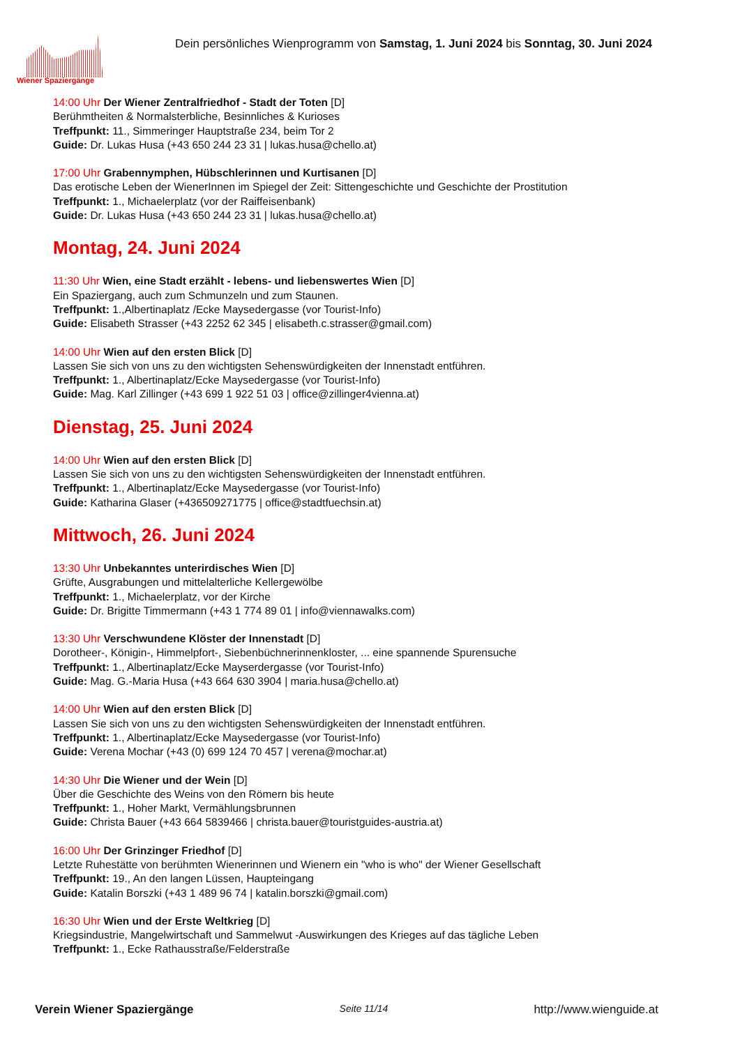Wiener Spaziergänge
Dein persönliches Wienprogramm von Samstag, 1. Juni 2024 bis Sonntag, 30. Juni 2024
14:00 Uhr Der Wiener Zentralfriedhof - Stadt der Toten [D]
Berühmtheiten & Normalsterbliche, Besinnliches & Kurioses
Treffpunkt: 11., Simmeringer Hauptstraße 234, beim Tor 2
Guide: Dr. Lukas Husa (+43 650 244 23 31 | lukas.husa@chello.at)
17:00 Uhr Grabennymphen, Hübschlerinnen und Kurtisanen [D]
Das erotische Leben der WienerInnen im Spiegel der Zeit: Sittengeschichte und Geschichte der Prostitution
Treffpunkt: 1., Michaelerplatz (vor der Raiffeisenbank)
Guide: Dr. Lukas Husa (+43 650 244 23 31 | lukas.husa@chello.at)
Montag, 24. Juni 2024
11:30 Uhr Wien, eine Stadt erzählt - lebens- und liebenswertes Wien [D]
Ein Spaziergang, auch zum Schmunzeln und zum Staunen.
Treffpunkt: 1.,Albertinaplatz /Ecke Maysedergasse (vor Tourist-Info)
Guide: Elisabeth Strasser (+43 2252 62 345 | elisabeth.c.strasser@gmail.com)
14:00 Uhr Wien auf den ersten Blick [D]
Lassen Sie sich von uns zu den wichtigsten Sehenswürdigkeiten der Innenstadt entführen.
Treffpunkt: 1., Albertinaplatz/Ecke Maysedergasse (vor Tourist-Info)
Guide: Mag. Karl Zillinger (+43 699 1 922 51 03 | office@zillinger4vienna.at)
Dienstag, 25. Juni 2024
14:00 Uhr Wien auf den ersten Blick [D]
Lassen Sie sich von uns zu den wichtigsten Sehenswürdigkeiten der Innenstadt entführen.
Treffpunkt: 1., Albertinaplatz/Ecke Maysedergasse (vor Tourist-Info)
Guide: Katharina Glaser (+436509271775 | office@stadtfuechsin.at)
Mittwoch, 26. Juni 2024
13:30 Uhr Unbekanntes unterirdisches Wien [D]
Grüfte, Ausgrabungen und mittelalterliche Kellergewölbe
Treffpunkt: 1., Michaelerplatz, vor der Kirche
Guide: Dr. Brigitte Timmermann (+43 1 774 89 01 | info@viennawalks.com)
13:30 Uhr Verschwundene Klöster der Innenstadt [D]
Dorotheer-, Königin-, Himmelpfort-, Siebenbüchnerinnenkloster, ... eine spannende Spurensuche
Treffpunkt: 1., Albertinaplatz/Ecke Mayserdergasse (vor Tourist-Info)
Guide: Mag. G.-Maria Husa (+43 664 630 3904 | maria.husa@chello.at)
14:00 Uhr Wien auf den ersten Blick [D]
Lassen Sie sich von uns zu den wichtigsten Sehenswürdigkeiten der Innenstadt entführen.
Treffpunkt: 1., Albertinaplatz/Ecke Maysedergasse (vor Tourist-Info)
Guide: Verena Mochar (+43 (0) 699 124 70 457 | verena@mochar.at)
14:30 Uhr Die Wiener und der Wein [D]
Über die Geschichte des Weins von den Römern bis heute
Treffpunkt: 1., Hoher Markt, Vermählungsbrunnen
Guide: Christa Bauer (+43 664 5839466 | christa.bauer@touristguides-austria.at)
16:00 Uhr Der Grinzinger Friedhof [D]
Letzte Ruhestätte von berühmten Wienerinnen und Wienern ein "who is who" der Wiener Gesellschaft
Treffpunkt: 19., An den langen Lüssen, Haupteingang
Guide: Katalin Borszki (+43 1 489 96 74 | katalin.borszki@gmail.com)
16:30 Uhr Wien und der Erste Weltkrieg [D]
Kriegsindustrie, Mangelwirtschaft und Sammelwut -Auswirkungen des Krieges auf das tägliche Leben
Treffpunkt: 1., Ecke Rathausstraße/Felderstraße
Verein Wiener Spaziergänge Seite 11/14 http://www.wienguide.at